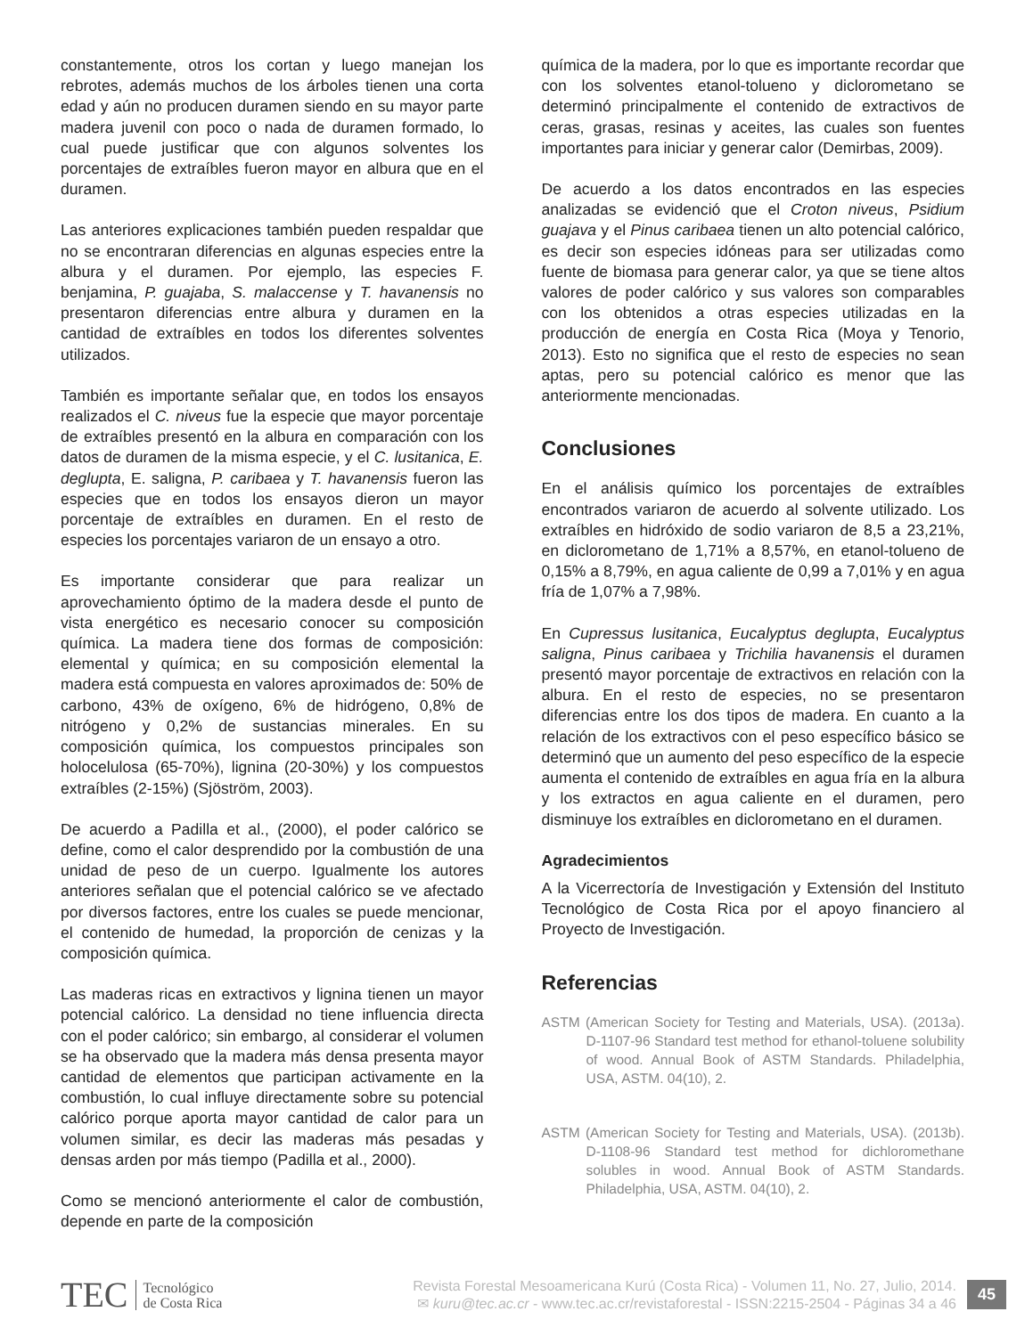constantemente, otros los cortan y luego manejan los rebrotes, además muchos de los árboles tienen una corta edad y aún no producen duramen siendo en su mayor parte madera juvenil con poco o nada de duramen formado, lo cual puede justificar que con algunos solventes los porcentajes de extraíbles fueron mayor en albura que en el duramen.
Las anteriores explicaciones también pueden respaldar que no se encontraran diferencias en algunas especies entre la albura y el duramen. Por ejemplo, las especies F. benjamina, P. guajaba, S. malaccense y T. havanensis no presentaron diferencias entre albura y duramen en la cantidad de extraíbles en todos los diferentes solventes utilizados.
También es importante señalar que, en todos los ensayos realizados el C. niveus fue la especie que mayor porcentaje de extraíbles presentó en la albura en comparación con los datos de duramen de la misma especie, y el C. lusitanica, E. deglupta, E. saligna, P. caribaea y T. havanensis fueron las especies que en todos los ensayos dieron un mayor porcentaje de extraíbles en duramen. En el resto de especies los porcentajes variaron de un ensayo a otro.
Es importante considerar que para realizar un aprovechamiento óptimo de la madera desde el punto de vista energético es necesario conocer su composición química. La madera tiene dos formas de composición: elemental y química; en su composición elemental la madera está compuesta en valores aproximados de: 50% de carbono, 43% de oxígeno, 6% de hidrógeno, 0,8% de nitrógeno y 0,2% de sustancias minerales. En su composición química, los compuestos principales son holocelulosa (65-70%), lignina (20-30%) y los compuestos extraíbles (2-15%) (Sjöström, 2003).
De acuerdo a Padilla et al., (2000), el poder calórico se define, como el calor desprendido por la combustión de una unidad de peso de un cuerpo. Igualmente los autores anteriores señalan que el potencial calórico se ve afectado por diversos factores, entre los cuales se puede mencionar, el contenido de humedad, la proporción de cenizas y la composición química.
Las maderas ricas en extractivos y lignina tienen un mayor potencial calórico. La densidad no tiene influencia directa con el poder calórico; sin embargo, al considerar el volumen se ha observado que la madera más densa presenta mayor cantidad de elementos que participan activamente en la combustión, lo cual influye directamente sobre su potencial calórico porque aporta mayor cantidad de calor para un volumen similar, es decir las maderas más pesadas y densas arden por más tiempo (Padilla et al., 2000).
Como se mencionó anteriormente el calor de combustión, depende en parte de la composición
química de la madera, por lo que es importante recordar que con los solventes etanol-tolueno y diclorometano se determinó principalmente el contenido de extractivos de ceras, grasas, resinas y aceites, las cuales son fuentes importantes para iniciar y generar calor (Demirbas, 2009).
De acuerdo a los datos encontrados en las especies analizadas se evidenció que el Croton niveus, Psidium guajava y el Pinus caribaea tienen un alto potencial calórico, es decir son especies idóneas para ser utilizadas como fuente de biomasa para generar calor, ya que se tiene altos valores de poder calórico y sus valores son comparables con los obtenidos a otras especies utilizadas en la producción de energía en Costa Rica (Moya y Tenorio, 2013). Esto no significa que el resto de especies no sean aptas, pero su potencial calórico es menor que las anteriormente mencionadas.
Conclusiones
En el análisis químico los porcentajes de extraíbles encontrados variaron de acuerdo al solvente utilizado. Los extraíbles en hidróxido de sodio variaron de 8,5 a 23,21%, en diclorometano de 1,71% a 8,57%, en etanol-tolueno de 0,15% a 8,79%, en agua caliente de 0,99 a 7,01% y en agua fría de 1,07% a 7,98%.
En Cupressus lusitanica, Eucalyptus deglupta, Eucalyptus saligna, Pinus caribaea y Trichilia havanensis el duramen presentó mayor porcentaje de extractivos en relación con la albura. En el resto de especies, no se presentaron diferencias entre los dos tipos de madera. En cuanto a la relación de los extractivos con el peso específico básico se determinó que un aumento del peso específico de la especie aumenta el contenido de extraíbles en agua fría en la albura y los extractos en agua caliente en el duramen, pero disminuye los extraíbles en diclorometano en el duramen.
Agradecimientos
A la Vicerrectoría de Investigación y Extensión del Instituto Tecnológico de Costa Rica por el apoyo financiero al Proyecto de Investigación.
Referencias
ASTM (American Society for Testing and Materials, USA). (2013a). D-1107-96 Standard test method for ethanol-toluene solubility of wood. Annual Book of ASTM Standards. Philadelphia, USA, ASTM. 04(10), 2.
ASTM (American Society for Testing and Materials, USA). (2013b). D-1108-96 Standard test method for dichloromethane solubles in wood. Annual Book of ASTM Standards. Philadelphia, USA, ASTM. 04(10), 2.
TEC Tecnológico
de Costa Rica
Revista Forestal Mesoamericana Kurú (Costa Rica) - Volumen 11, No. 27, Julio, 2014.
✉ kuru@tec.ac.cr - www.tec.ac.cr/revistaforestal - ISSN:2215-2504 - Páginas 34 a 46
45